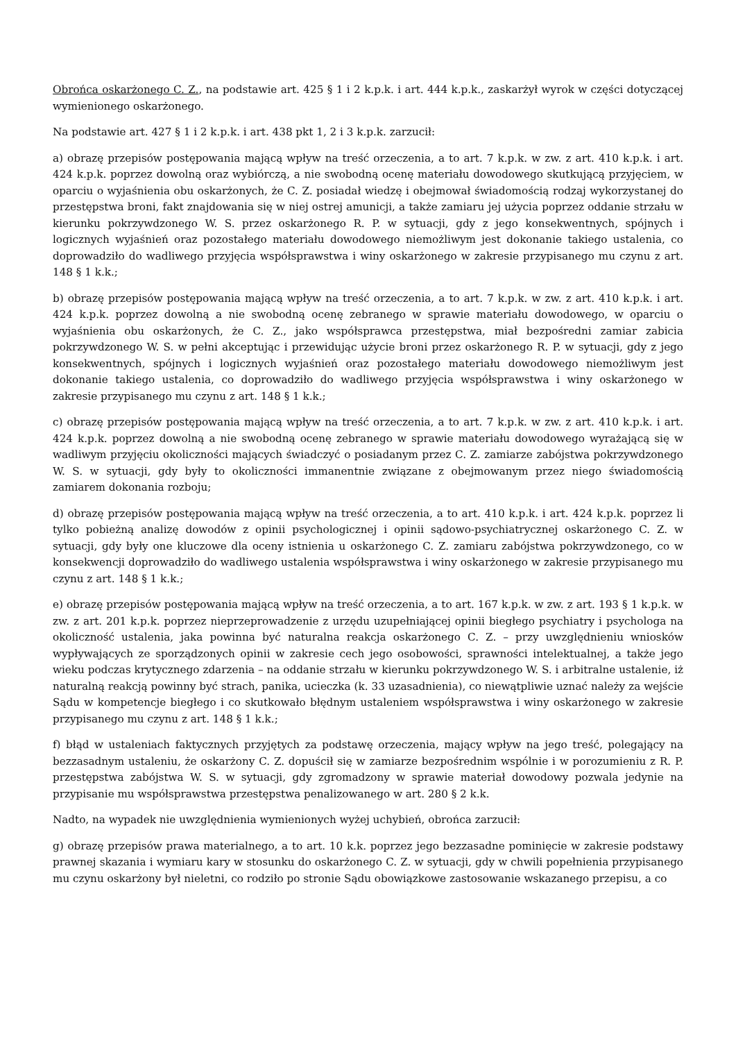Obrońca oskarżonego C. Z., na podstawie art. 425 § 1 i 2 k.p.k. i art. 444 k.p.k., zaskarżył wyrok w części dotyczącej wymienionego oskarżonego.
Na podstawie art. 427 § 1 i 2 k.p.k. i art. 438 pkt 1, 2 i 3 k.p.k. zarzucił:
a) obrazę przepisów postępowania mającą wpływ na treść orzeczenia, a to art. 7 k.p.k. w zw. z art. 410 k.p.k. i art. 424 k.p.k. poprzez dowolną oraz wybiórczą, a nie swobodną ocenę materiału dowodowego skutkującą przyjęciem, w oparciu o wyjaśnienia obu oskarżonych, że C. Z. posiadał wiedzę i obejmował świadomością rodzaj wykorzystanej do przestępstwa broni, fakt znajdowania się w niej ostrej amunicji, a także zamiaru jej użycia poprzez oddanie strzału w kierunku pokrzywdzonego W. S. przez oskarżonego R. P. w sytuacji, gdy z jego konsekwentnych, spójnych i logicznych wyjaśnień oraz pozostałego materiału dowodowego niemożliwym jest dokonanie takiego ustalenia, co doprowadziło do wadliwego przyjęcia współsprawstwa i winy oskarżonego w zakresie przypisanego mu czynu z art. 148 § 1 k.k.;
b) obrazę przepisów postępowania mającą wpływ na treść orzeczenia, a to art. 7 k.p.k. w zw. z art. 410 k.p.k. i art. 424 k.p.k. poprzez dowolną a nie swobodną ocenę zebranego w sprawie materiału dowodowego, w oparciu o wyjaśnienia obu oskarżonych, że C. Z., jako współsprawca przestępstwa, miał bezpośredni zamiar zabicia pokrzywdzonego W. S. w pełni akceptując i przewidując użycie broni przez oskarżonego R. P. w sytuacji, gdy z jego konsekwentnych, spójnych i logicznych wyjaśnień oraz pozostałego materiału dowodowego niemożliwym jest dokonanie takiego ustalenia, co doprowadziło do wadliwego przyjęcia współsprawstwa i winy oskarżonego w zakresie przypisanego mu czynu z art. 148 § 1 k.k.;
c) obrazę przepisów postępowania mającą wpływ na treść orzeczenia, a to art. 7 k.p.k. w zw. z art. 410 k.p.k. i art. 424 k.p.k. poprzez dowolną a nie swobodną ocenę zebranego w sprawie materiału dowodowego wyrażającą się w wadliwym przyjęciu okoliczności mających świadczyć o posiadanym przez C. Z. zamiarze zabójstwa pokrzywdzonego W. S. w sytuacji, gdy były to okoliczności immanentnie związane z obejmowanym przez niego świadomością zamiarem dokonania rozboju;
d) obrazę przepisów postępowania mającą wpływ na treść orzeczenia, a to art. 410 k.p.k. i art. 424 k.p.k. poprzez li tylko pobieżną analizę dowodów z opinii psychologicznej i opinii sądowo-psychiatrycznej oskarżonego C. Z. w sytuacji, gdy były one kluczowe dla oceny istnienia u oskarżonego C. Z. zamiaru zabójstwa pokrzywdzonego, co w konsekwencji doprowadziło do wadliwego ustalenia współsprawstwa i winy oskarżonego w zakresie przypisanego mu czynu z art. 148 § 1 k.k.;
e) obrazę przepisów postępowania mającą wpływ na treść orzeczenia, a to art. 167 k.p.k. w zw. z art. 193 § 1 k.p.k. w zw. z art. 201 k.p.k. poprzez nieprzeprowadzenie z urzędu uzupełniającej opinii biegłego psychiatry i psychologa na okoliczność ustalenia, jaka powinna być naturalna reakcja oskarżonego C. Z. – przy uwzględnieniu wniosków wypływających ze sporządzonych opinii w zakresie cech jego osobowości, sprawności intelektualnej, a także jego wieku podczas krytycznego zdarzenia – na oddanie strzału w kierunku pokrzywdzonego W. S. i arbitralne ustalenie, iż naturalną reakcją powinny być strach, panika, ucieczka (k. 33 uzasadnienia), co niewątpliwie uznać należy za wejście Sądu w kompetencje biegłego i co skutkowało błędnym ustaleniem współsprawstwa i winy oskarżonego w zakresie przypisanego mu czynu z art. 148 § 1 k.k.;
f) błąd w ustaleniach faktycznych przyjętych za podstawę orzeczenia, mający wpływ na jego treść, polegający na bezzasadnym ustaleniu, że oskarżony C. Z. dopuścił się w zamiarze bezpośrednim wspólnie i w porozumieniu z R. P. przestępstwa zabójstwa W. S. w sytuacji, gdy zgromadzony w sprawie materiał dowodowy pozwala jedynie na przypisanie mu współsprawstwa przestępstwa penalizowanego w art. 280 § 2 k.k.
Nadto, na wypadek nie uwzględnienia wymienionych wyżej uchybień, obrońca zarzucił:
g) obrazę przepisów prawa materialnego, a to art. 10 k.k. poprzez jego bezzasadne pominięcie w zakresie podstawy prawnej skazania i wymiaru kary w stosunku do oskarżonego C. Z. w sytuacji, gdy w chwili popełnienia przypisanego mu czynu oskarżony był nieletni, co rodziło po stronie Sądu obowiązkowe zastosowanie wskazanego przepisu, a co